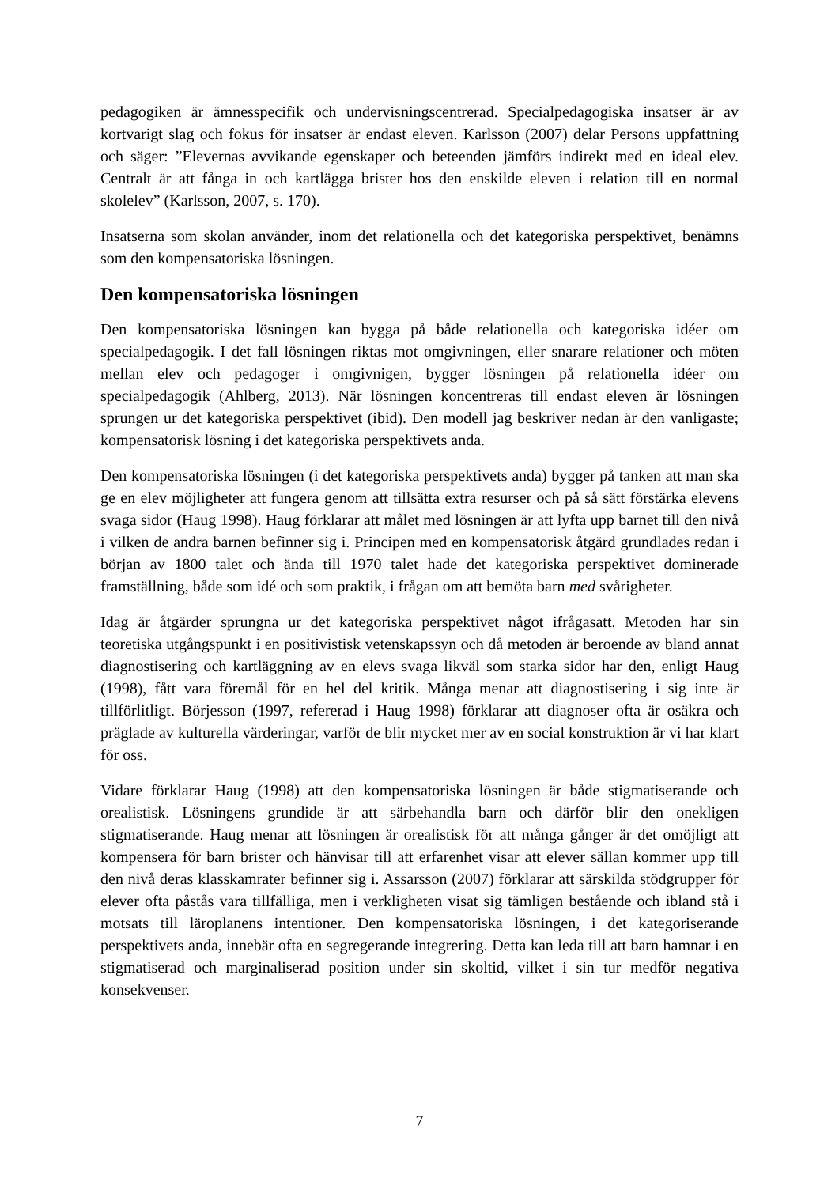pedagogiken är ämnesspecifik och undervisningscentrerad. Specialpedagogiska insatser är av kortvarigt slag och fokus för insatser är endast eleven. Karlsson (2007) delar Persons uppfattning och säger: ”Elevernas avvikande egenskaper och beteenden jämförs indirekt med en ideal elev. Centralt är att fånga in och kartlägga brister hos den enskilde eleven i relation till en normal skolelev” (Karlsson, 2007, s. 170).
Insatserna som skolan använder, inom det relationella och det kategoriska perspektivet, benämns som den kompensatoriska lösningen.
Den kompensatoriska lösningen
Den kompensatoriska lösningen kan bygga på både relationella och kategoriska idéer om specialpedagogik. I det fall lösningen riktas mot omgivningen, eller snarare relationer och möten mellan elev och pedagoger i omgivnigen, bygger lösningen på relationella idéer om specialpedagogik (Ahlberg, 2013). När lösningen koncentreras till endast eleven är lösningen sprungen ur det kategoriska perspektivet (ibid). Den modell jag beskriver nedan är den vanligaste; kompensatorisk lösning i det kategoriska perspektivets anda.
Den kompensatoriska lösningen (i det kategoriska perspektivets anda) bygger på tanken att man ska ge en elev möjligheter att fungera genom att tillsätta extra resurser och på så sätt förstärka elevens svaga sidor (Haug 1998). Haug förklarar att målet med lösningen är att lyfta upp barnet till den nivå i vilken de andra barnen befinner sig i. Principen med en kompensatorisk åtgärd grundlades redan i början av 1800 talet och ända till 1970 talet hade det kategoriska perspektivet dominerade framställning, både som idé och som praktik, i frågan om att bemöta barn med svårigheter.
Idag är åtgärder sprungna ur det kategoriska perspektivet något ifrågasatt. Metoden har sin teoretiska utgångspunkt i en positivistisk vetenskapssyn och då metoden är beroende av bland annat diagnostisering och kartläggning av en elevs svaga likväl som starka sidor har den, enligt Haug (1998), fått vara föremål för en hel del kritik. Många menar att diagnostisering i sig inte är tillförlitligt. Börjesson (1997, refererad i Haug 1998) förklarar att diagnoser ofta är osäkra och präglade av kulturella värderingar, varför de blir mycket mer av en social konstruktion är vi har klart för oss.
Vidare förklarar Haug (1998) att den kompensatoriska lösningen är både stigmatiserande och orealistisk. Lösningens grundide är att särbehandla barn och därför blir den onekligen stigmatiserande. Haug menar att lösningen är orealistisk för att många gånger är det omöjligt att kompensera för barn brister och hänvisar till att erfarenhet visar att elever sällan kommer upp till den nivå deras klasskamrater befinner sig i. Assarsson (2007) förklarar att särskilda stödgrupper för elever ofta påstås vara tillfälliga, men i verkligheten visat sig tämligen bestående och ibland stå i motsats till läroplanens intentioner. Den kompensatoriska lösningen, i det kategoriserande perspektivets anda, innebär ofta en segregerande integrering. Detta kan leda till att barn hamnar i en stigmatiserad och marginaliserad position under sin skoltid, vilket i sin tur medför negativa konsekvenser.
7